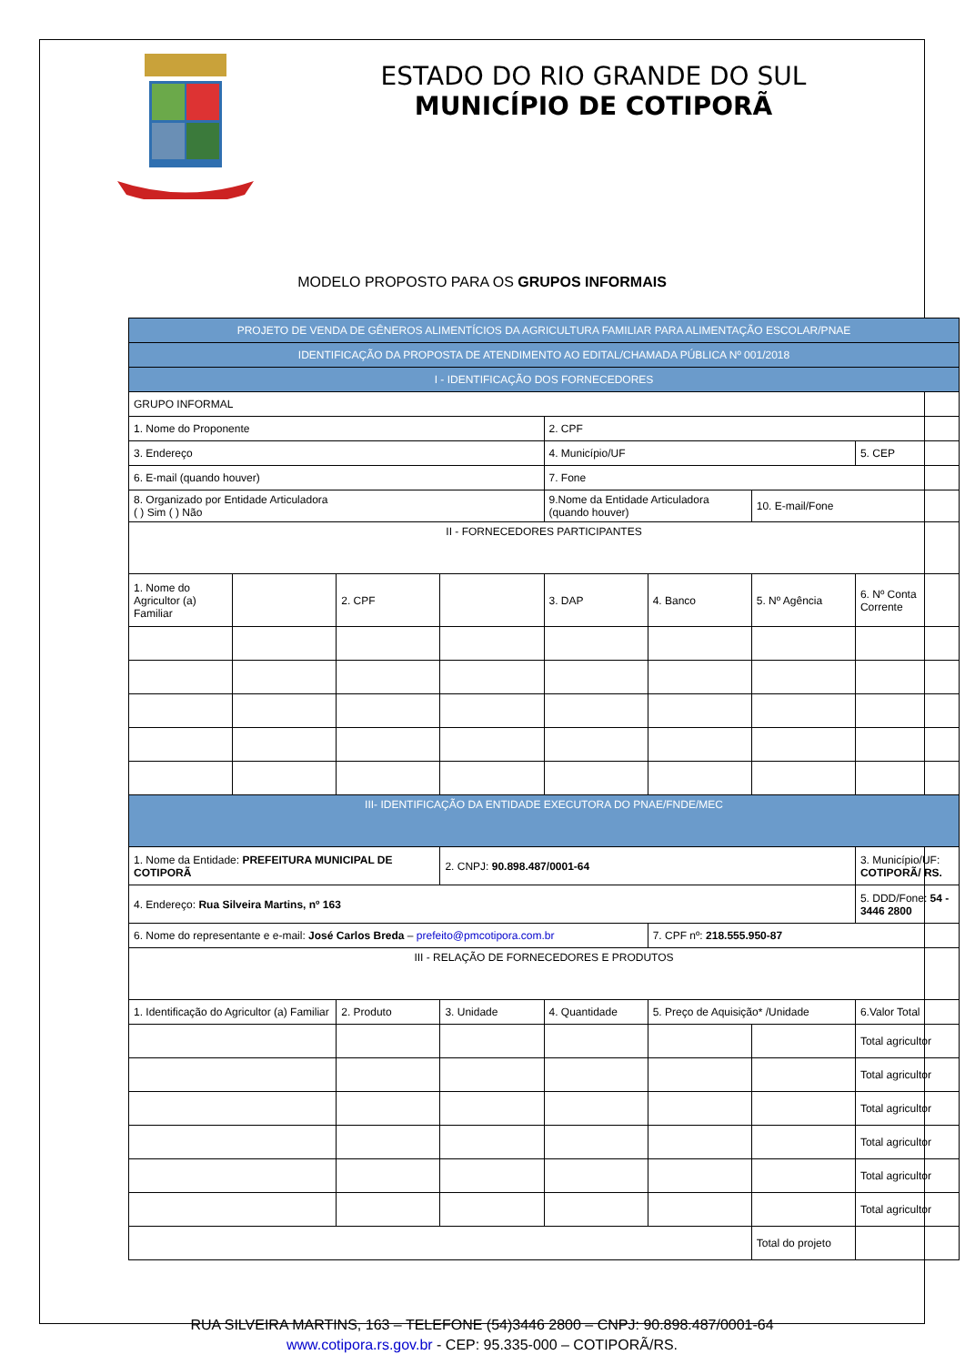ESTADO DO RIO GRANDE DO SUL
MUNICÍPIO DE COTIPORÃ
MODELO PROPOSTO PARA OS GRUPOS INFORMAIS
| PROJETO DE VENDA DE GÊNEROS ALIMENTÍCIOS DA AGRICULTURA FAMILIAR PARA ALIMENTAÇÃO ESCOLAR/PNAE | | | | | | | |
| IDENTIFICAÇÃO DA PROPOSTA DE ATENDIMENTO AO EDITAL/CHAMADA PÚBLICA Nº 001/2018 | | | | | | | |
| I - IDENTIFICAÇÃO DOS FORNECEDORES | | | | | | | |
| GRUPO INFORMAL | | | | | | | |
| 1. Nome do Proponente | | | | 2. CPF | | | |
| 3. Endereço | | | | 4. Município/UF | | | 5. CEP |
| 6. E-mail (quando houver) | | | | 7. Fone | | | |
| 8. Organizado por Entidade Articuladora ( ) Sim ( ) Não | | | | 9.Nome da Entidade Articuladora (quando houver) | | 10. E-mail/Fone | |
| II - FORNECEDORES PARTICIPANTES | | | | | | | |
| 1. Nome do Agricultor (a) Familiar | | 2. CPF | | 3. DAP | 4. Banco | 5. Nº Agência | 6. Nº Conta Corrente |
| III- IDENTIFICAÇÃO DA ENTIDADE EXECUTORA DO PNAE/FNDE/MEC | | | | | | | |
| 1. Nome da Entidade: PREFEITURA MUNICIPAL DE COTIPORÃ | | | 2. CNPJ: 90.898.487/0001-64 | | | | 3. Município/UF: COTIPORÃ/ RS. |
| 4. Endereço: Rua Silveira Martins, nº 163 | | | | | | | 5. DDD/Fone: 54 - 3446 2800 |
| 6. Nome do representante e e-mail: José Carlos Breda – prefeito@pmcotipora.com.br | | | | | 7. CPF nº: 218.555.950-87 | | |
| III - RELAÇÃO DE FORNECEDORES E PRODUTOS | | | | | | | |
| 1. Identificação do Agricultor (a) Familiar | | 2. Produto | 3. Unidade | 4. Quantidade | 5. Preço de Aquisição* /Unidade | | 6.Valor Total |
| | | | | | | | Total agricultor |
| | | | | | | | Total agricultor |
| | | | | | | | Total agricultor |
| | | | | | | | Total agricultor |
| | | | | | | | Total agricultor |
| | | | | | | | Total agricultor |
| | | | | | | Total do projeto | |
RUA SILVEIRA MARTINS, 163 – TELEFONE (54)3446 2800 – CNPJ: 90.898.487/0001-64
www.cotipora.rs.gov.br - CEP: 95.335-000 – COTIPORÃ/RS.